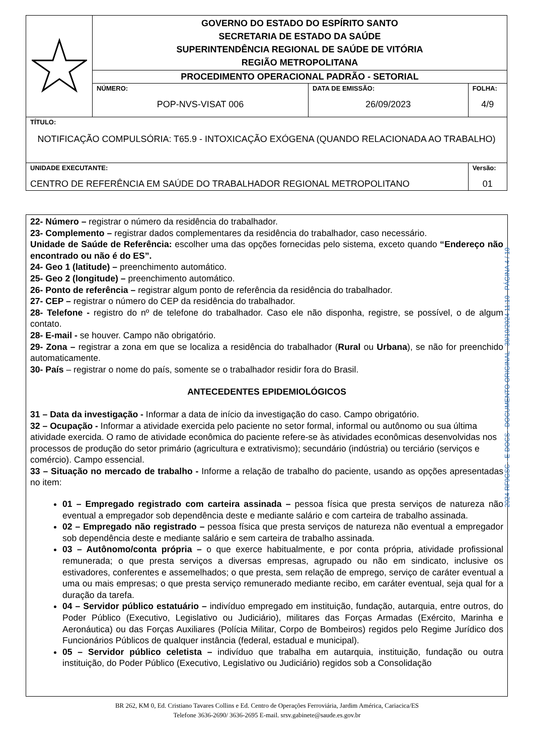| | GOVERNO DO ESTADO DO ESPÍRITO SANTO SECRETARIA DE ESTADO DA SAÚDE SUPERINTENDÊNCIA REGIONAL DE SAÚDE DE VITÓRIA REGIÃO METROPOLITANA | | |
| | PROCEDIMENTO OPERACIONAL PADRÃO - SETORIAL | | |
| | NÚMERO: POP-NVS-VISAT 006 | DATA DE EMISSÃO: 26/09/2023 | FOLHA: 4/9 |
| TÍTULO: NOTIFICAÇÃO COMPULSÓRIA: T65.9 - INTOXICAÇÃO EXÓGENA (QUANDO RELACIONADA AO TRABALHO) | | | |
| UNIDADE EXECUTANTE: CENTRO DE REFERÊNCIA EM SAÚDE DO TRABALHADOR REGIONAL METROPOLITANO | | | Versão: 01 |
22- Número – registrar o número da residência do trabalhador.
23- Complemento – registrar dados complementares da residência do trabalhador, caso necessário.
Unidade de Saúde de Referência: escolher uma das opções fornecidas pelo sistema, exceto quando “Endereço não encontrado ou não é do ES”.
24- Geo 1 (latitude) – preenchimento automático.
25- Geo 2 (longitude) – preenchimento automático.
26- Ponto de referência – registrar algum ponto de referência da residência do trabalhador.
27- CEP – registrar o número do CEP da residência do trabalhador.
28- Telefone - registro do nº de telefone do trabalhador. Caso ele não disponha, registre, se possível, o de algum contato.
28- E-mail - se houver. Campo não obrigatório.
29- Zona – registrar a zona em que se localiza a residência do trabalhador (Rural ou Urbana), se não for preenchido automaticamente.
30- País – registrar o nome do país, somente se o trabalhador residir fora do Brasil.
ANTECEDENTES EPIDEMIOLÓGICOS
31 – Data da investigação - Informar a data de início da investigação do caso. Campo obrigatório.
32 – Ocupação - Informar a atividade exercida pelo paciente no setor formal, informal ou autônomo ou sua última atividade exercida. O ramo de atividade econômica do paciente refere-se às atividades econômicas desenvolvidas nos processos de produção do setor primário (agricultura e extrativismo); secundário (indústria) ou terciário (serviços e comércio). Campo essencial.
33 – Situação no mercado de trabalho - Informe a relação de trabalho do paciente, usando as opções apresentadas no item:
01 – Empregado registrado com carteira assinada – pessoa física que presta serviços de natureza não eventual a empregador sob dependência deste e mediante salário e com carteira de trabalho assinada.
02 – Empregado não registrado – pessoa física que presta serviços de natureza não eventual a empregador sob dependência deste e mediante salário e sem carteira de trabalho assinada.
03 – Autônomo/conta própria – o que exerce habitualmente, e por conta própria, atividade profissional remunerada; o que presta serviços a diversas empresas, agrupado ou não em sindicato, inclusive os estivadores, conferentes e assemelhados; o que presta, sem relação de emprego, serviço de caráter eventual a uma ou mais empresas; o que presta serviço remunerado mediante recibo, em caráter eventual, seja qual for a duração da tarefa.
04 – Servidor público estatuário – indivíduo empregado em instituição, fundação, autarquia, entre outros, do Poder Público (Executivo, Legislativo ou Judiciário), militares das Forças Armadas (Exército, Marinha e Aeronáutica) ou das Forças Auxiliares (Polícia Militar, Corpo de Bombeiros) regidos pelo Regime Jurídico dos Funcionários Públicos de qualquer instância (federal, estadual e municipal).
05 – Servidor público celetista – indivíduo que trabalha em autarquia, instituição, fundação ou outra instituição, do Poder Público (Executivo, Legislativo ou Judiciário) regidos sob a Consolidação
2024-RF9GSC - E-DOCS - DOCUMENTO ORIGINAL 30/10/2024 11:10 PÁGINA 4 / 10
BR 262, KM 0, Ed. Cristiano Tavares Collins e Ed. Centro de Operações Ferroviária, Jardim América, Cariacica/ES
Telefone 3636-2690/ 3636-2695 E-mail. srsv.gabinete@saude.es.gov.br